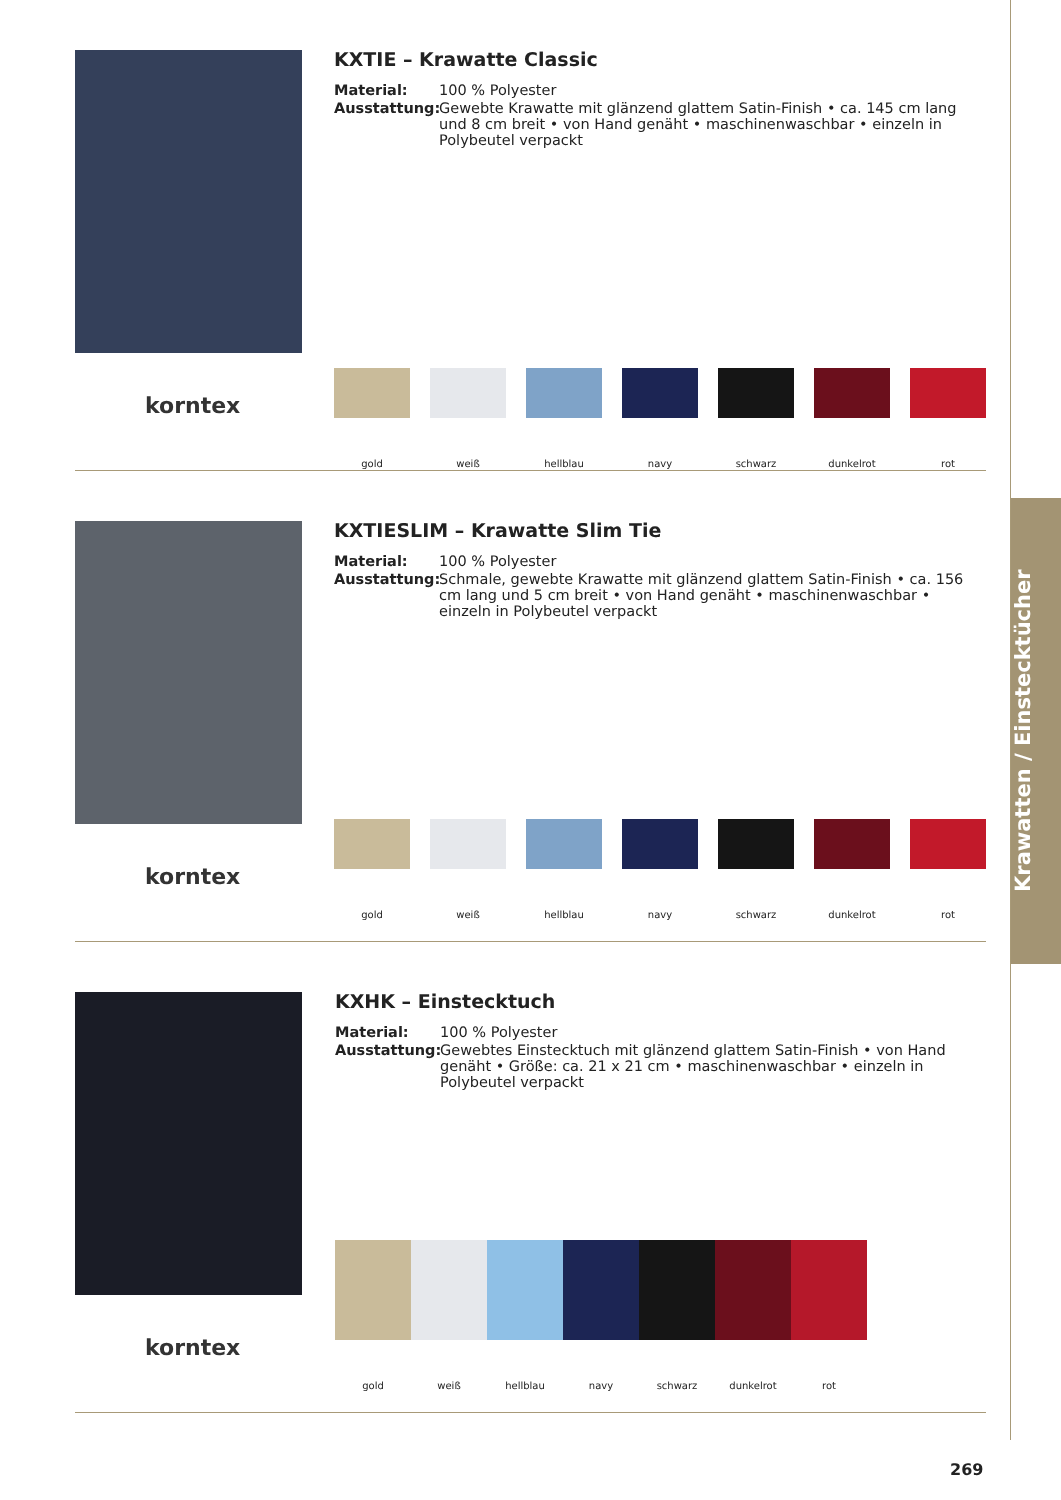Krawatten / Einstecktücher
korntex
KXTIE – Krawatte Classic
Material: 100 % Polyester
Ausstattung: Gewebte Krawatte mit glänzend glattem Satin-Finish • ca. 145 cm lang und 8 cm breit • von Hand genäht • maschinenwaschbar • einzeln in Polybeutel verpackt
gold weiß hellblau navy schwarz dunkelrot rot
korntex
KXTIESLIM – Krawatte Slim Tie
Material: 100 % Polyester
Ausstattung: Schmale, gewebte Krawatte mit glänzend glattem Satin-Finish • ca. 156 cm lang und 5 cm breit • von Hand genäht • maschinenwaschbar • einzeln in Polybeutel verpackt
gold weiß hellblau navy schwarz dunkelrot rot
korntex
KXHK – Einstecktuch
Material: 100 % Polyester
Ausstattung: Gewebtes Einstecktuch mit glänzend glattem Satin-Finish • von Hand genäht • Größe: ca. 21 x 21 cm • maschinenwaschbar • einzeln in Polybeutel verpackt
gold weiß hellblau navy schwarz dunkelrot rot
269